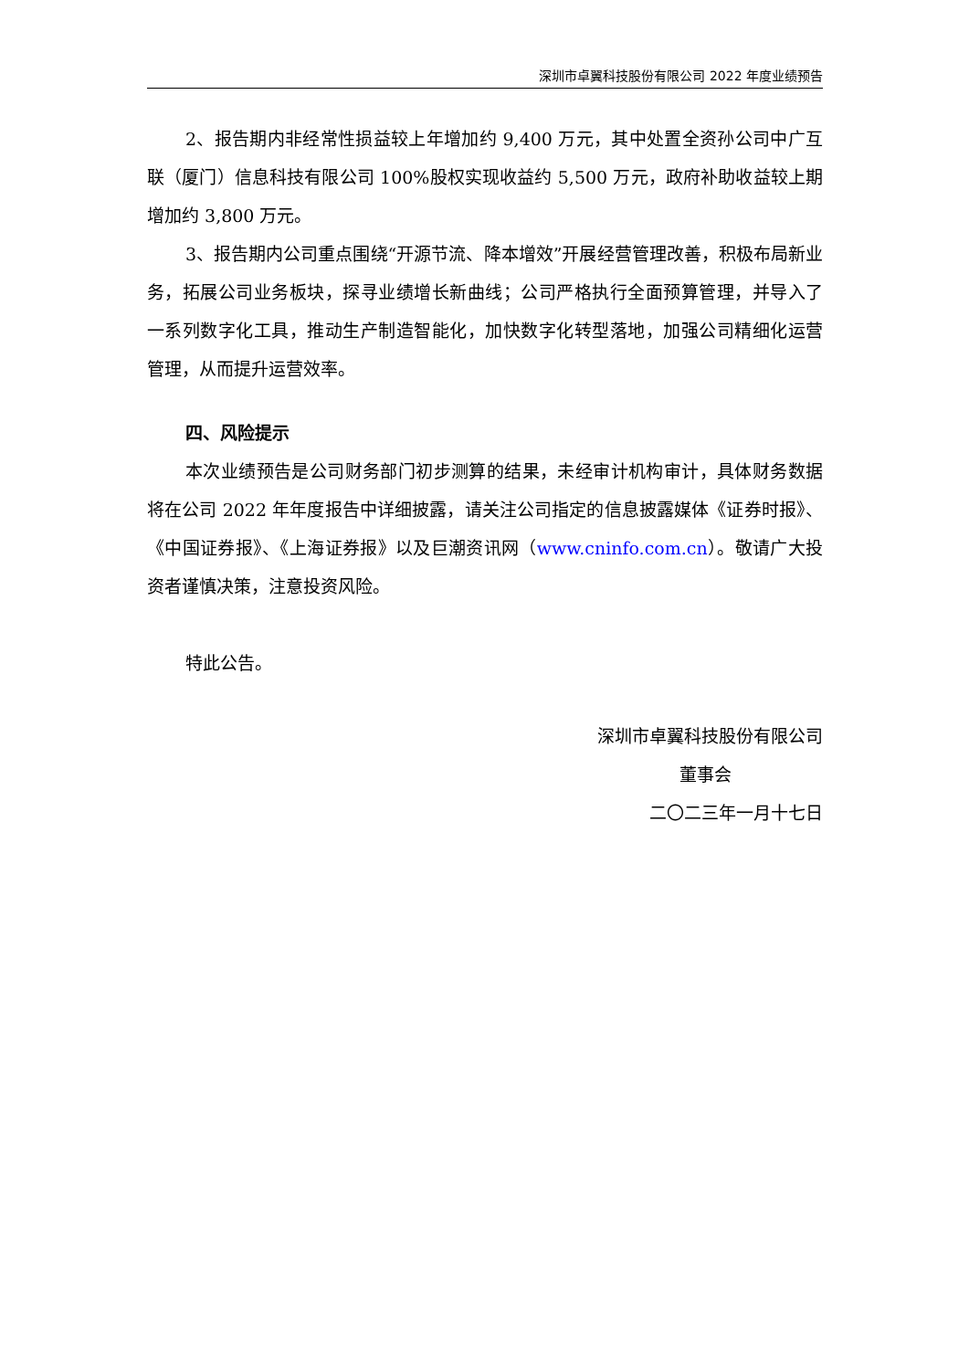深圳市卓翼科技股份有限公司 2022 年度业绩预告
2、报告期内非经常性损益较上年增加约 9,400 万元，其中处置全资孙公司中广互联（厦门）信息科技有限公司 100%股权实现收益约 5,500 万元，政府补助收益较上期增加约 3,800 万元。
3、报告期内公司重点围绕“开源节流、降本增效”开展经营管理改善，积极布局新业务，拓展公司业务板块，探寻业绩增长新曲线；公司严格执行全面预算管理，并导入了一系列数字化工具，推动生产制造智能化，加快数字化转型落地，加强公司精细化运营管理，从而提升运营效率。
四、风险提示
本次业绩预告是公司财务部门初步测算的结果，未经审计机构审计，具体财务数据将在公司 2022 年年度报告中详细披露，请关注公司指定的信息披露媒体《证券时报》、《中国证券报》、《上海证券报》以及巨潮资讯网（www.cninfo.com.cn）。敬请广大投资者谨慎决策，注意投资风险。
特此公告。
深圳市卓翼科技股份有限公司
董事会
二〇二三年一月十七日